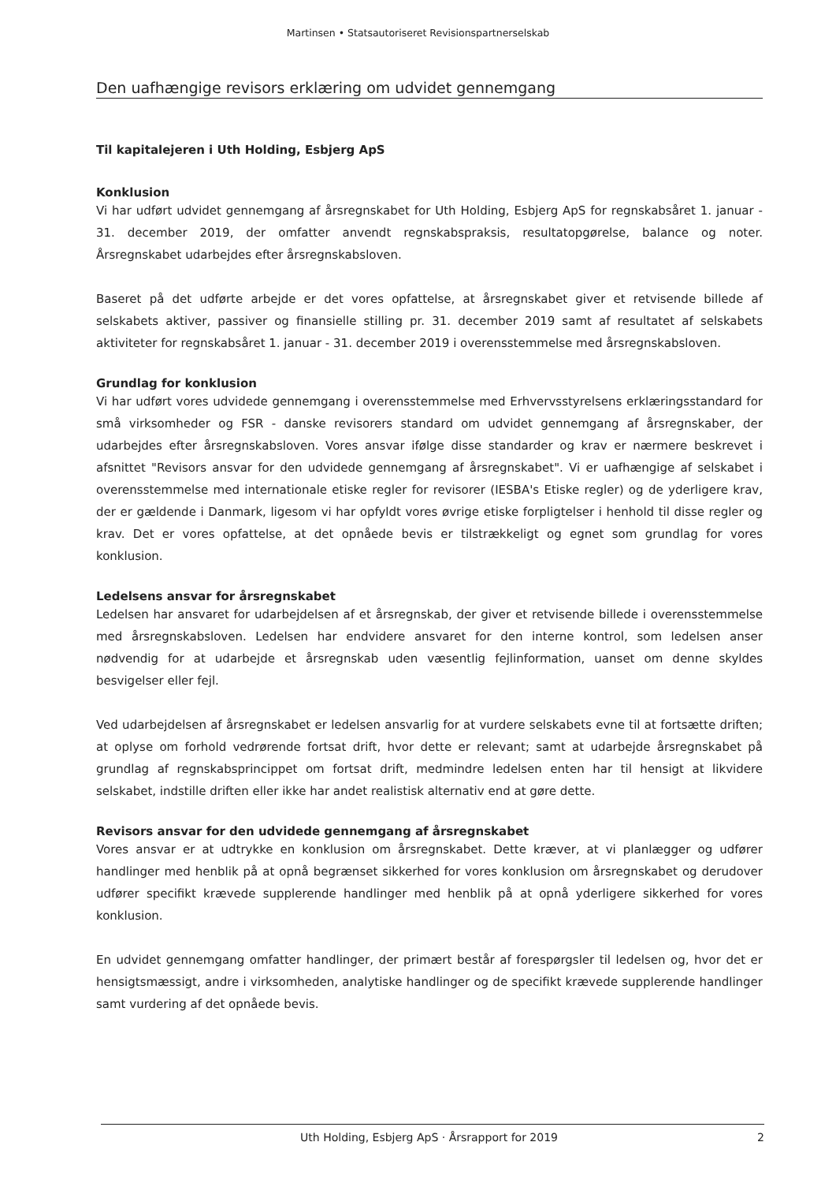Martinsen • Statsautoriseret Revisionspartnerselskab
Den uafhængige revisors erklæring om udvidet gennemgang
Til kapitalejeren i Uth Holding, Esbjerg ApS
Konklusion
Vi har udført udvidet gennemgang af årsregnskabet for Uth Holding, Esbjerg ApS for regnskabsåret 1. januar - 31. december 2019, der omfatter anvendt regnskabspraksis, resultatopgørelse, balance og noter. Årsregnskabet udarbejdes efter årsregnskabsloven.
Baseret på det udførte arbejde er det vores opfattelse, at årsregnskabet giver et retvisende billede af selskabets aktiver, passiver og finansielle stilling pr. 31. december 2019 samt af resultatet af selskabets aktiviteter for regnskabsåret 1. januar - 31. december 2019 i overensstemmelse med årsregnskabsloven.
Grundlag for konklusion
Vi har udført vores udvidede gennemgang i overensstemmelse med Erhvervsstyrelsens erklæringsstandard for små virksomheder og FSR - danske revisorers standard om udvidet gennemgang af årsregnskaber, der udarbejdes efter årsregnskabsloven. Vores ansvar ifølge disse standarder og krav er nærmere beskrevet i afsnittet "Revisors ansvar for den udvidede gennemgang af årsregnskabet". Vi er uafhængige af selskabet i overensstemmelse med internationale etiske regler for revisorer (IESBA's Etiske regler) og de yderligere krav, der er gældende i Danmark, ligesom vi har opfyldt vores øvrige etiske forpligtelser i henhold til disse regler og krav. Det er vores opfattelse, at det opnåede bevis er tilstrækkeligt og egnet som grundlag for vores konklusion.
Ledelsens ansvar for årsregnskabet
Ledelsen har ansvaret for udarbejdelsen af et årsregnskab, der giver et retvisende billede i overensstemmelse med årsregnskabsloven. Ledelsen har endvidere ansvaret for den interne kontrol, som ledelsen anser nødvendig for at udarbejde et årsregnskab uden væsentlig fejlinformation, uanset om denne skyldes besvigelser eller fejl.
Ved udarbejdelsen af årsregnskabet er ledelsen ansvarlig for at vurdere selskabets evne til at fortsætte driften; at oplyse om forhold vedrørende fortsat drift, hvor dette er relevant; samt at udarbejde årsregnskabet på grundlag af regnskabsprincippet om fortsat drift, medmindre ledelsen enten har til hensigt at likvidere selskabet, indstille driften eller ikke har andet realistisk alternativ end at gøre dette.
Revisors ansvar for den udvidede gennemgang af årsregnskabet
Vores ansvar er at udtrykke en konklusion om årsregnskabet. Dette kræver, at vi planlægger og udfører handlinger med henblik på at opnå begrænset sikkerhed for vores konklusion om årsregnskabet og derudover udfører specifikt krævede supplerende handlinger med henblik på at opnå yderligere sikkerhed for vores konklusion.
En udvidet gennemgang omfatter handlinger, der primært består af forespørgsler til ledelsen og, hvor det er hensigtsmæssigt, andre i virksomheden, analytiske handlinger og de specifikt krævede supplerende handlinger samt vurdering af det opnåede bevis.
Uth Holding, Esbjerg ApS · Årsrapport for 2019 2